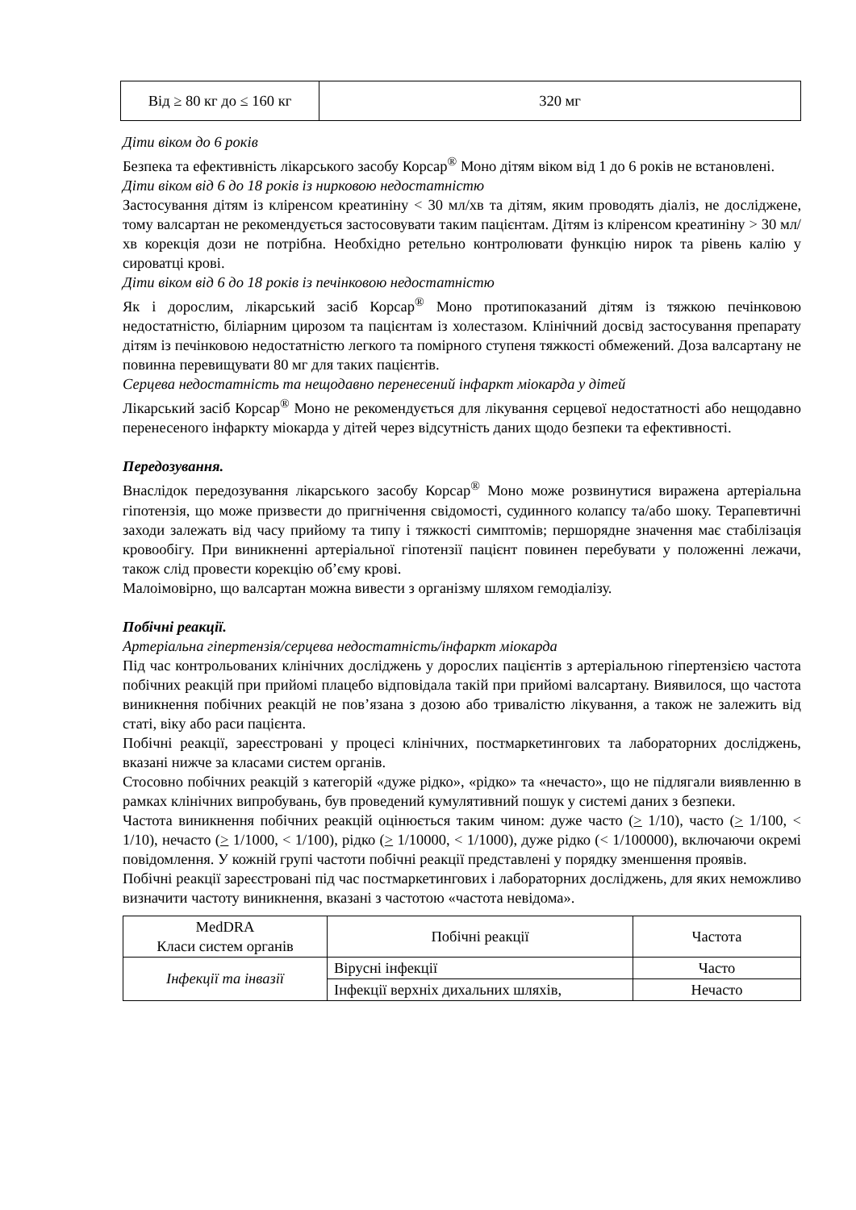| Від ≥ 80 кг до ≤ 160 кг | 320 мг |
Діти віком до 6 років
Безпека та ефективність лікарського засобу Корсар<sup>®</sup> Моно дітям віком від 1 до 6 років не встановлені.
Діти віком від 6 до 18 років із нирковою недостатністю
Застосування дітям із кліренсом креатиніну < 30 мл/хв та дітям, яким проводять діаліз, не досліджене, тому валсартан не рекомендується застосовувати таким пацієнтам. Дітям із кліренсом креатиніну > 30 мл/хв корекція дози не потрібна. Необхідно ретельно контролювати функцію нирок та рівень калію у сироватці крові.
Діти віком від 6 до 18 років із печінковою недостатністю
Як і дорослим, лікарський засіб Корсар<sup>®</sup> Моно протипоказаний дітям із тяжкою печінковою недостатністю, біліарним цирозом та пацієнтам із холестазом. Клінічний досвід застосування препарату дітям із печінковою недостатністю легкого та помірного ступеня тяжкості обмежений. Доза валсартану не повинна перевищувати 80 мг для таких пацієнтів.
Серцева недостатність та нещодавно перенесений інфаркт міокарда у дітей
Лікарський засіб Корсар<sup>®</sup> Моно не рекомендується для лікування серцевої недостатності або нещодавно перенесеного інфаркту міокарда у дітей через відсутність даних щодо безпеки та ефективності.
Передозування.
Внаслідок передозування лікарського засобу Корсар<sup>®</sup> Моно може розвинутися виражена артеріальна гіпотензія, що може призвести до пригнічення свідомості, судинного колапсу та/або шоку. Терапевтичні заходи залежать від часу прийому та типу і тяжкості симптомів; першорядне значення має стабілізація кровообігу. При виникненні артеріальної гіпотензії пацієнт повинен перебувати у положенні лежачи, також слід провести корекцію об’єму крові.
Малоімовірно, що валсартан можна вивести з організму шляхом гемодіалізу.
Побічні реакції.
Артеріальна гіпертензія/серцева недостатність/інфаркт міокарда
Під час контрольованих клінічних досліджень у дорослих пацієнтів з артеріальною гіпертензією частота побічних реакцій при прийомі плацебо відповідала такій при прийомі валсартану. Виявилося, що частота виникнення побічних реакцій не пов’язана з дозою або тривалістю лікування, а також не залежить від статі, віку або раси пацієнта.
Побічні реакції, зареєстровані у процесі клінічних, постмаркетингових та лабораторних досліджень, вказані нижче за класами систем органів.
Стосовно побічних реакцій з категорій «дуже рідко», «рідко» та «нечасто», що не підлягали виявленню в рамках клінічних випробувань, був проведений кумулятивний пошук у системі даних з безпеки.
Частота виникнення побічних реакцій оцінюється таким чином: дуже часто (> 1/10), часто (> 1/100, < 1/10), нечасто (> 1/1000, < 1/100), рідко (> 1/10000, < 1/1000), дуже рідко (< 1/100000), включаючи окремі повідомлення. У кожній групі частоти побічні реакції представлені у порядку зменшення проявів.
Побічні реакції зареєстровані під час постмаркетингових і лабораторних досліджень, для яких неможливо визначити частоту виникнення, вказані з частотою «частота невідома».
| MedDRA Класи систем органів | Побічні реакції | Частота |
| --- | --- | --- |
| Інфекції та інвазії | Вірусні інфекції | Часто |
| | Інфекції верхніх дихальних шляхів, | Нечасто |